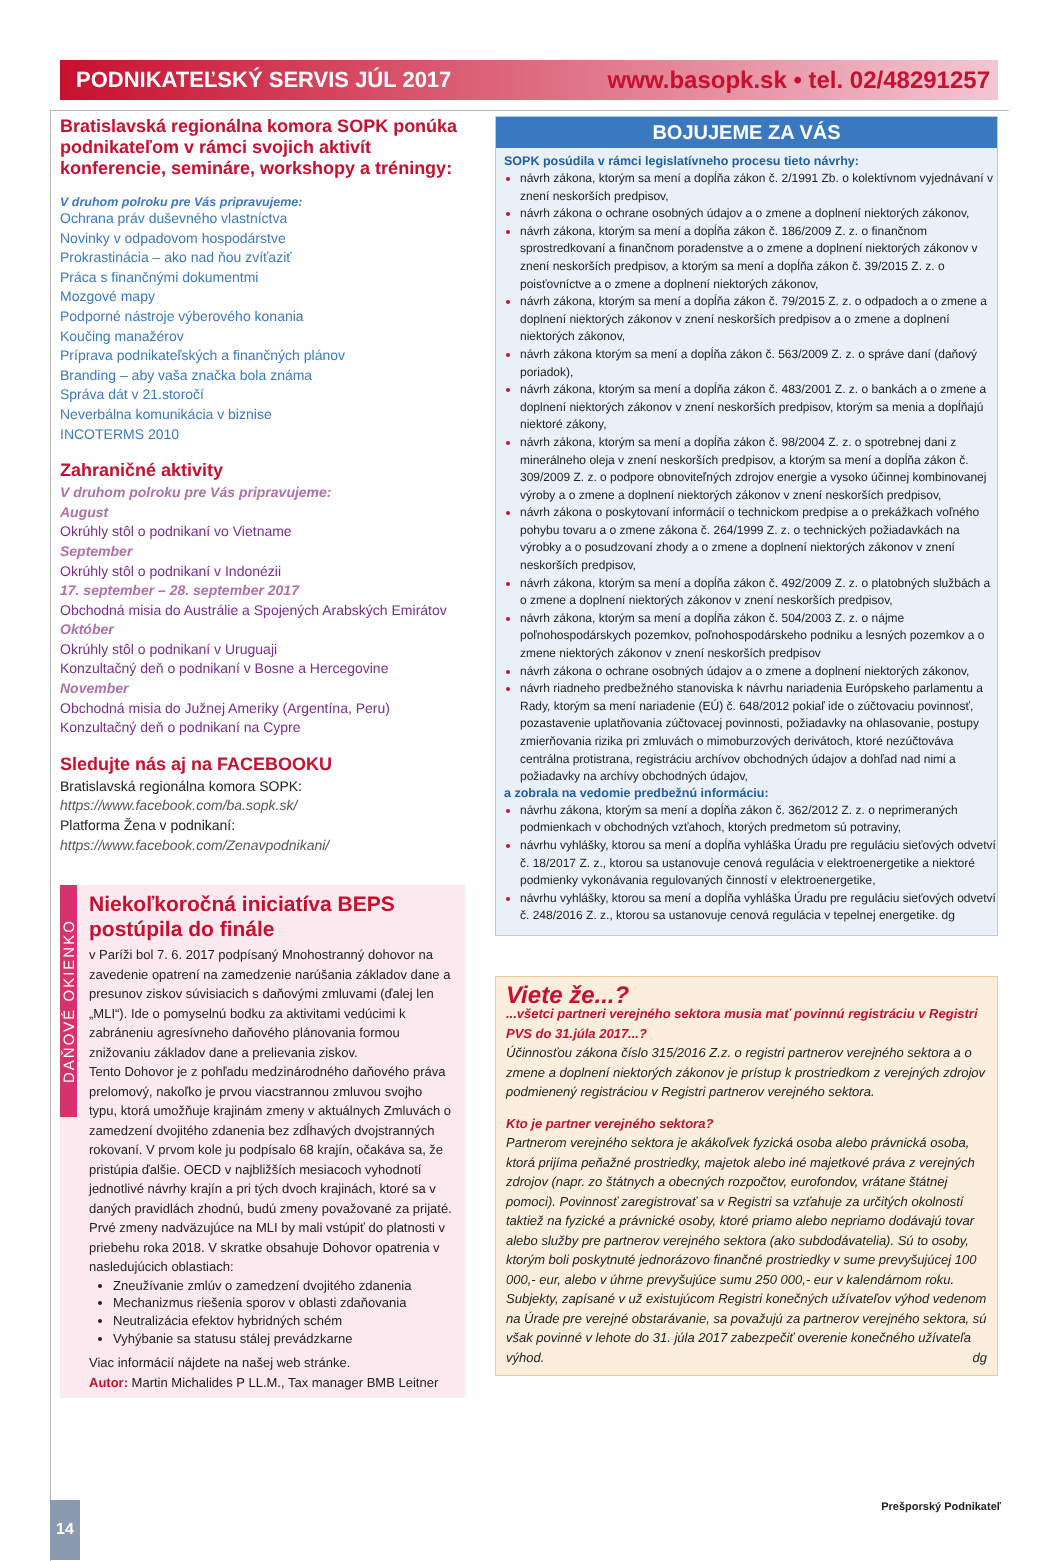PODNIKATEĽSKÝ SERVIS JÚL 2017 www.basopk.sk • tel. 02/48291257
Bratislavská regionálna komora SOPK ponúka podnikateľom v rámci svojich aktivít konferencie, semináre, workshopy a tréningy:
V druhom polroku pre Vás pripravujeme:
Ochrana práv duševného vlastníctva
Novinky v odpadovom hospodárstve
Prokrastinácia – ako nad ňou zvíťaziť
Práca s finančnými dokumentmi
Mozgové mapy
Podporné nástroje výberového konania
Koučing manažérov
Príprava podnikateľských a finančných plánov
Branding – aby vaša značka bola známa
Správa dát v 21.storočí
Neverbálna komunikácia v biznise
INCOTERMS 2010
Zahraničné aktivity
V druhom polroku pre Vás pripravujeme:
August
Okrúhly stôl o podnikaní vo Vietname
September
Okrúhly stôl o podnikaní v Indonézii
17. september – 28. september 2017
Obchodná misia do Austrálie a Spojených Arabských Emirátov
Október
Okrúhly stôl o podnikaní v Uruguaji
Konzultačný deň o podnikaní v Bosne a Hercegovine
November
Obchodná misia do Južnej Ameriky (Argentína, Peru)
Konzultačný deň o podnikaní na Cypre
Sledujte nás aj na FACEBOOKU
Bratislavská regionálna komora SOPK:
https://www.facebook.com/ba.sopk.sk/
Platforma Žena v podnikaní:
https://www.facebook.com/Zenavpodnikani/
DAŇOVÉ OKIENKO
Niekoľkoročná iniciatíva BEPS postúpila do finále
v Paríži bol 7. 6. 2017 podpísaný Mnohostranný dohovor na zavedenie opatrení na zamedzenie narúšania základov dane a presunov ziskov súvisiacich s daňovými zmluvami (ďalej len „MLI“). Ide o pomyselnú bodku za aktivitami vedúcimi k zabráneniu agresívneho daňového plánovania formou znižovaniu základov dane a prelievania ziskov.
Tento Dohovor je z pohľadu medzinárodného daňového práva prelomový, nakoľko je prvou viacstrannou zmluvou svojho typu, ktorá umožňuje krajinám zmeny v aktuálnych Zmluvách o zamedzení dvojitého zdanenia bez zdĺhavých dvojstranných rokovaní. V prvom kole ju podpísalo 68 krajín, očakáva sa, že pristúpia ďalšie. OECD v najbližších mesiacoch vyhodnotí jednotlivé návrhy krajín a pri tých dvoch krajinách, ktoré sa v daných pravidlách zhodnú, budú zmeny považované za prijaté. Prvé zmeny nadväzujúce na MLI by mali vstúpiť do platnosti v priebehu roka 2018. V skratke obsahuje Dohovor opatrenia v nasledujúcich oblastiach:
Zneužívanie zmlúv o zamedzení dvojitého zdanenia
Mechanizmus riešenia sporov v oblasti zdaňovania
Neutralizácia efektov hybridných schém
Vyhýbanie sa statusu stálej prevádzkarne
Viac informácií nájdete na našej web stránke.
Autor: Martin Michalides P LL.M., Tax manager BMB Leitner
BOJUJEME ZA VÁS
SOPK posúdila v rámci legislatívneho procesu tieto návrhy:
návrh zákona, ktorým sa mení a dopĺňa zákon č. 2/1991 Zb. o kolektívnom vyjednávaní v znení neskorších predpisov,
návrh zákona o ochrane osobných údajov a o zmene a doplnení niektorých zákonov,
návrh zákona, ktorým sa mení a dopĺňa zákon č. 186/2009 Z. z. o finančnom sprostredkovaní a finančnom poradenstve a o zmene a doplnení niektorých zákonov v znení neskorších predpisov, a ktorým sa mení a dopĺňa zákon č. 39/2015 Z. z. o poisťovníctve a o zmene a doplnení niektorých zákonov,
návrh zákona, ktorým sa mení a dopĺňa zákon č. 79/2015 Z. z. o odpadoch a o zmene a doplnení niektorých zákonov v znení neskorších predpisov a o zmene a doplnení niektorých zákonov,
návrh zákona ktorým sa mení a dopĺňa zákon č. 563/2009 Z. z. o správe daní (daňový poriadok),
návrh zákona, ktorým sa mení a dopĺňa zákon č. 483/2001 Z. z. o bankách a o zmene a doplnení niektorých zákonov v znení neskorších predpisov, ktorým sa menia a dopĺňajú niektoré zákony,
návrh zákona, ktorým sa mení a dopĺňa zákon č. 98/2004 Z. z. o spotrebnej dani z minerálneho oleja v znení neskorších predpisov, a ktorým sa mení a dopĺňa zákon č. 309/2009 Z. z. o podpore obnoviteľných zdrojov energie a vysoko účinnej kombinovanej výroby a o zmene a doplnení niektorých zákonov v znení neskorších predpisov,
návrh zákona o poskytovaní informácií o technickom predpise a o prekážkach voľného pohybu tovaru a o zmene zákona č. 264/1999 Z. z. o technických požiadavkách na výrobky a o posudzovaní zhody a o zmene a doplnení niektorých zákonov v znení neskorších predpisov,
návrh zákona, ktorým sa mení a dopĺňa zákon č. 492/2009 Z. z. o platobných službách a o zmene a doplnení niektorých zákonov v znení neskorších predpisov,
návrh zákona, ktorým sa mení a dopĺňa zákon č. 504/2003 Z. z. o nájme poľnohospodárskych pozemkov, poľnohospodárskeho podniku a lesných pozemkov a o zmene niektorých zákonov v znení neskorších predpisov
návrh zákona o ochrane osobných údajov a o zmene a doplnení niektorých zákonov,
návrh riadneho predbežného stanoviska k návrhu nariadenia Európskeho parlamentu a Rady, ktorým sa mení nariadenie (EÚ) č. 648/2012 pokiaľ ide o zúčtovaciu povinnosť, pozastavenie uplatňovania zúčtovacej povinnosti, požiadavky na ohlasovanie, postupy zmierňovania rizika pri zmluvách o mimoburzových derivátoch, ktoré nezúčtováva centrálna protistrana, registráciu archívov obchodných údajov a dohľad nad nimi a požiadavky na archívy obchodných údajov,
a zobrala na vedomie predbežnú informáciu:
návrhu zákona, ktorým sa mení a dopĺňa zákon č. 362/2012 Z. z. o neprimeraných podmienkach v obchodných vzťahoch, ktorých predmetom sú potraviny,
návrhu vyhlášky, ktorou sa mení a dopĺňa vyhláška Úradu pre reguláciu sieťových odvetví č. 18/2017 Z. z., ktorou sa ustanovuje cenová regulácia v elektroenergetike a niektoré podmienky vykonávania regulovaných činností v elektroenergetike,
návrhu vyhlášky, ktorou sa mení a dopĺňa vyhláška Úradu pre reguláciu sieťových odvetví č. 248/2016 Z. z., ktorou sa ustanovuje cenová regulácia v tepelnej energetike. dg
Viete že...?
...všetci partneri verejného sektora musia mať povinnú registráciu v Registri PVS do 31.júla 2017...?
Účinnosťou zákona číslo 315/2016 Z.z. o registri partnerov verejného sektora a o zmene a doplnení niektorých zákonov je prístup k prostriedkom z verejných zdrojov podmienený registráciou v Registri partnerov verejného sektora.
Kto je partner verejného sektora?
Partnerom verejného sektora je akákoľvek fyzická osoba alebo právnická osoba, ktorá prijíma peňažné prostriedky, majetok alebo iné majetkové práva z verejných zdrojov (napr. zo štátnych a obecných rozpočtov, eurofondov, vrátane štátnej pomoci). Povinnosť zaregistrovať sa v Registri sa vzťahuje za určitých okolností taktiež na fyzické a právnické osoby, ktoré priamo alebo nepriamo dodávajú tovar alebo služby pre partnerov verejného sektora (ako subdodávatelia). Sú to osoby, ktorým boli poskytnuté jednorázovo finančné prostriedky v sume prevyšujúcej 100 000,- eur, alebo v úhrne prevyšujúce sumu 250 000,- eur v kalendárnom roku. Subjekty, zapísané v už existujúcom Registri konečných užívateľov výhod vedenom na Úrade pre verejné obstarávanie, sa považujú za partnerov verejného sektora, sú však povinné v lehote do 31. júla 2017 zabezpečiť overenie konečného užívateľa výhod. dg
14 Prešporský Podnikateľ